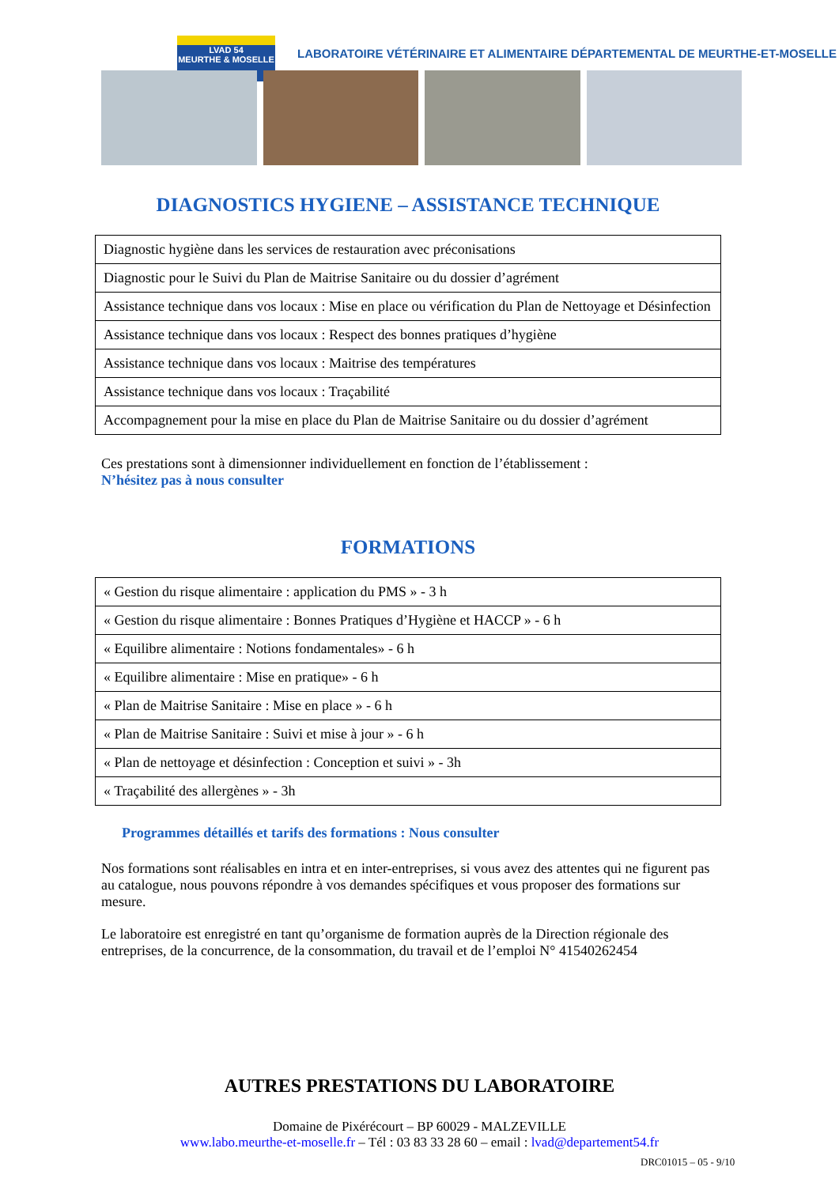LVAD 54
MEURTHE & MOSELLE
LABORATOIRE VÉTÉRINAIRE ET ALIMENTAIRE DÉPARTEMENTAL DE MEURTHE-ET-MOSELLE
DIAGNOSTICS HYGIENE – ASSISTANCE TECHNIQUE
| Diagnostic hygiène dans les services de restauration avec préconisations |
| Diagnostic pour le Suivi du Plan de Maitrise Sanitaire ou du dossier d’agrément |
| Assistance technique dans vos locaux : Mise en place ou vérification du Plan de Nettoyage et Désinfection |
| Assistance technique dans vos locaux : Respect des bonnes pratiques d’hygiène |
| Assistance technique dans vos locaux : Maitrise des températures |
| Assistance technique dans vos locaux : Traçabilité |
| Accompagnement pour la mise en place du Plan de Maitrise Sanitaire ou du dossier d’agrément |
Ces prestations sont à dimensionner individuellement en fonction de l’établissement :
N’hésitez pas à nous consulter
FORMATIONS
| « Gestion du risque alimentaire : application du PMS » - 3 h |
| « Gestion du risque alimentaire : Bonnes Pratiques d’Hygiène et HACCP » - 6 h |
| « Equilibre alimentaire : Notions fondamentales» - 6 h |
| « Equilibre alimentaire : Mise en pratique» - 6 h |
| « Plan de Maitrise Sanitaire : Mise en place » - 6 h |
| « Plan de Maitrise Sanitaire : Suivi et mise à jour » - 6 h |
| « Plan de nettoyage et désinfection : Conception et suivi » - 3h |
| « Traçabilité des allergènes » - 3h |
Programmes détaillés et tarifs des formations : Nous consulter
Nos formations sont réalisables en intra et en inter-entreprises, si vous avez des attentes qui ne figurent pas au catalogue, nous pouvons répondre à vos demandes spécifiques et vous proposer des formations sur mesure.
Le laboratoire est enregistré en tant qu’organisme de formation auprès de la Direction régionale des entreprises, de la concurrence, de la consommation, du travail et de l’emploi N° 41540262454
AUTRES PRESTATIONS DU LABORATOIRE
Domaine de Pixérécourt – BP 60029 - MALZEVILLE
www.labo.meurthe-et-moselle.fr – Tél : 03 83 33 28 60 – email : lvad@departement54.fr
DRC01015 – 05 - 9/10